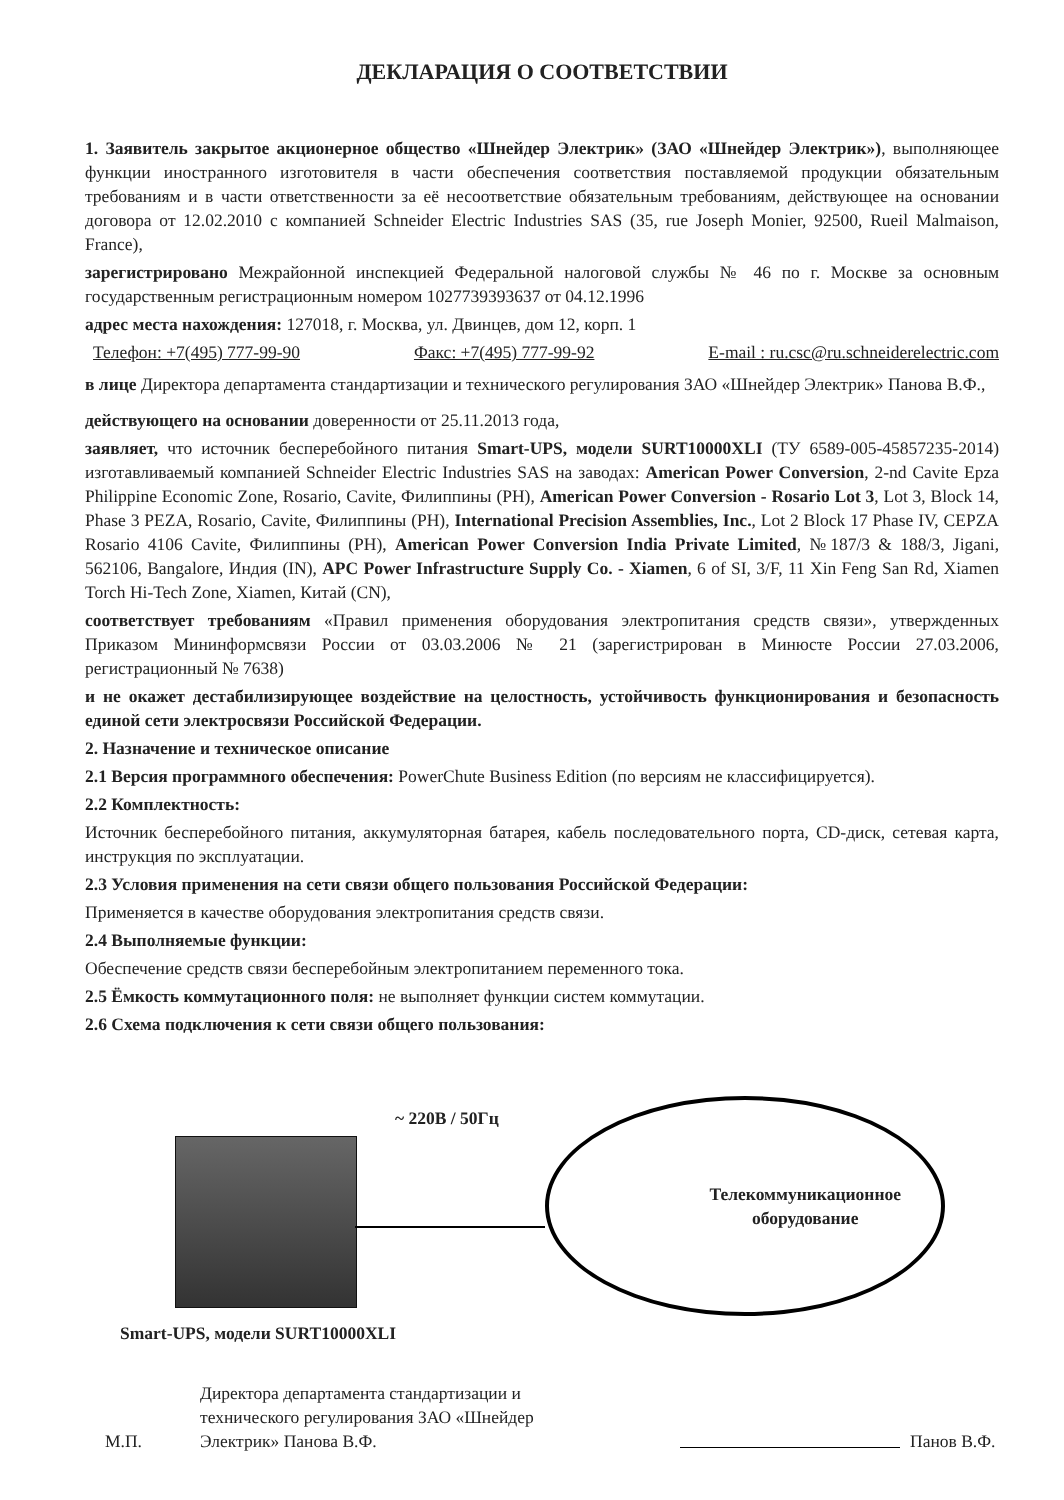ДЕКЛАРАЦИЯ О СООТВЕТСТВИИ
1. Заявитель закрытое акционерное общество «Шнейдер Электрик» (ЗАО «Шнейдер Электрик»), выполняющее функции иностранного изготовителя в части обеспечения соответствия поставляемой продукции обязательным требованиям и в части ответственности за её несоответствие обязательным требованиям, действующее на основании договора от 12.02.2010 с компанией Schneider Electric Industries SAS (35, rue Joseph Monier, 92500, Rueil Malmaison, France),
зарегистрировано Межрайонной инспекцией Федеральной налоговой службы № 46 по г. Москве за основным государственным регистрационным номером 1027739393637 от 04.12.1996
адрес места нахождения: 127018, г. Москва, ул. Двинцев, дом 12, корп. 1
Телефон: +7(495) 777-99-90 Факс: +7(495) 777-99-92 E-mail : ru.csc@ru.schneiderelectric.com
в лице Директора департамента стандартизации и технического регулирования ЗАО «Шнейдер Электрик» Панова В.Ф.,
действующего на основании доверенности от 25.11.2013 года,
заявляет, что источник бесперебойного питания Smart-UPS, модели SURT10000XLI (ТУ 6589-005-45857235-2014) изготавливаемый компанией Schneider Electric Industries SAS на заводах: American Power Conversion, 2-nd Cavite Epza Philippine Economic Zone, Rosario, Cavite, Филиппины (PH), American Power Conversion - Rosario Lot 3, Lot 3, Block 14, Phase 3 PEZA, Rosario, Cavite, Филиппины (PH), International Precision Assemblies, Inc., Lot 2 Block 17 Phase IV, CEPZA Rosario 4106 Cavite, Филиппины (PH), American Power Conversion India Private Limited, №187/3 & 188/3, Jigani, 562106, Bangalore, Индия (IN), APC Power Infrastructure Supply Co. - Xiamen, 6 of SI, 3/F, 11 Xin Feng San Rd, Xiamen Torch Hi-Tech Zone, Xiamen, Китай (CN),
соответствует требованиям «Правил применения оборудования электропитания средств связи», утвержденных Приказом Мининформсвязи России от 03.03.2006 № 21 (зарегистрирован в Минюсте России 27.03.2006, регистрационный № 7638)
и не окажет дестабилизирующее воздействие на целостность, устойчивость функционирования и безопасность единой сети электросвязи Российской Федерации.
2. Назначение и техническое описание
2.1 Версия программного обеспечения: PowerChute Business Edition (по версиям не классифицируется).
2.2 Комплектность:
Источник бесперебойного питания, аккумуляторная батарея, кабель последовательного порта, CD-диск, сетевая карта, инструкция по эксплуатации.
2.3 Условия применения на сети связи общего пользования Российской Федерации:
Применяется в качестве оборудования электропитания средств связи.
2.4 Выполняемые функции:
Обеспечение средств связи бесперебойным электропитанием переменного тока.
2.5 Ёмкость коммутационного поля: не выполняет функции систем коммутации.
2.6 Схема подключения к сети связи общего пользования:
~ 220В / 50Гц
Телекоммуникационное
оборудование
Smart-UPS, модели SURT10000XLI
М.П.
Директора департамента стандартизации и технического регулирования ЗАО «Шнейдер Электрик» Панова В.Ф.
Панов В.Ф.